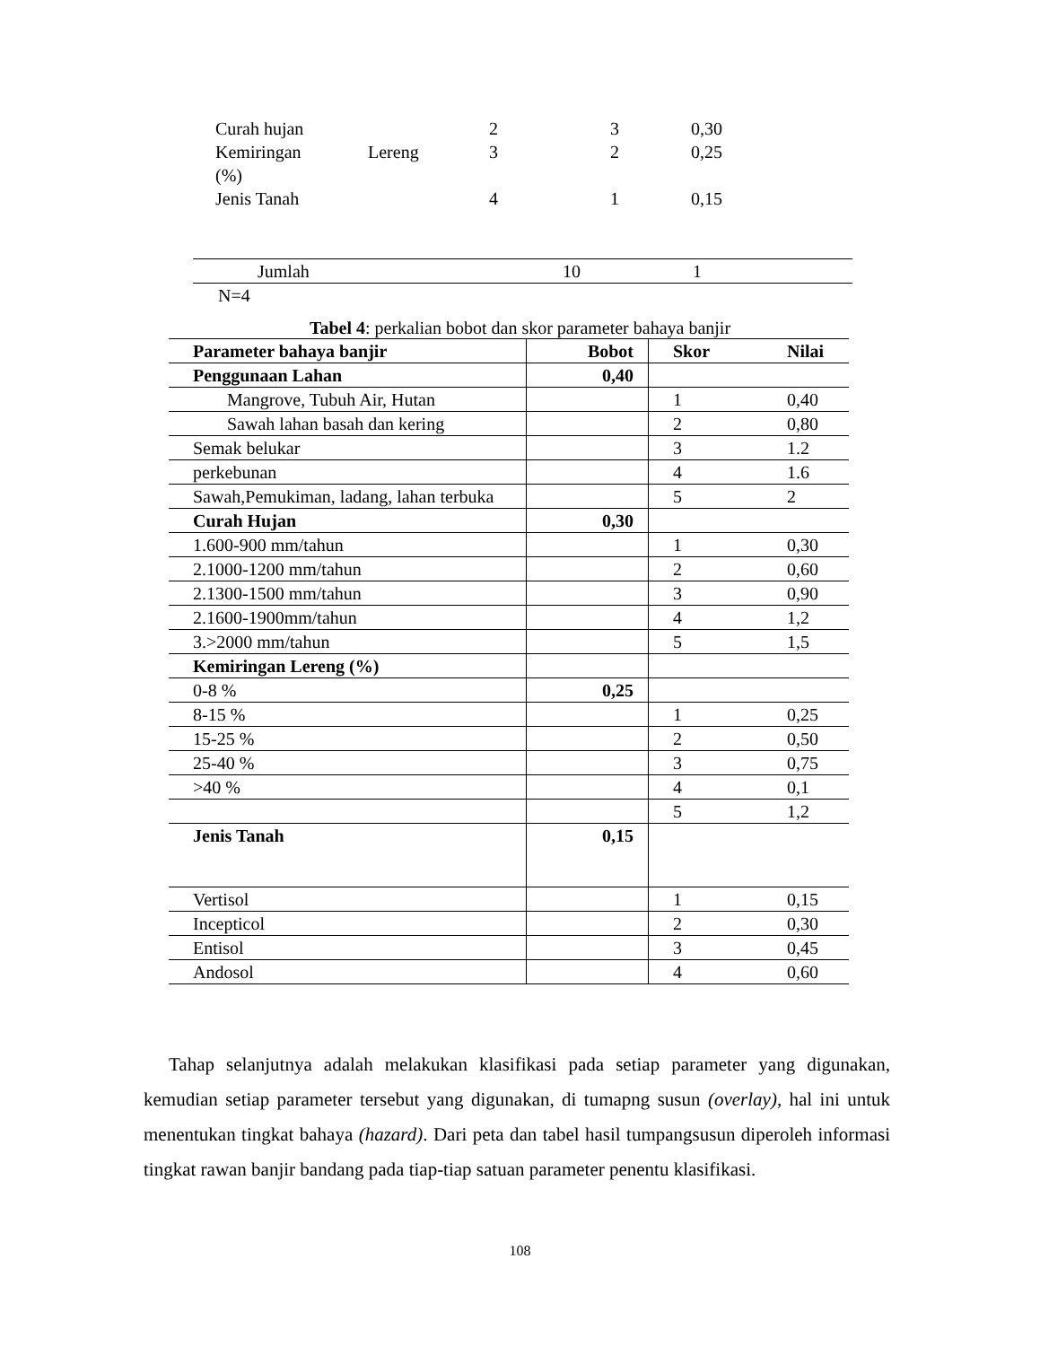| Curah hujan | | 2 | 3 | 0,30 |
| Kemiringan (%) | Lereng | 3 | 2 | 0,25 |
| Jenis Tanah | | 4 | 1 | 0,15 |
| Jumlah | 10 | 1 |
N=4
Tabel 4: perkalian bobot dan skor parameter bahaya banjir
| Parameter bahaya banjir | Bobot | Skor | Nilai |
| --- | --- | --- | --- |
| Penggunaan Lahan | 0,40 | | |
| Mangrove, Tubuh Air, Hutan | | 1 | 0,40 |
| Sawah lahan basah dan kering | | 2 | 0,80 |
| Semak belukar | | 3 | 1.2 |
| perkebunan | | 4 | 1.6 |
| Sawah,Pemukiman, ladang, lahan terbuka | | 5 | 2 |
| Curah Hujan | 0,30 | | |
| 1.600-900 mm/tahun | | 1 | 0,30 |
| 2.1000-1200 mm/tahun | | 2 | 0,60 |
| 2.1300-1500 mm/tahun | | 3 | 0,90 |
| 2.1600-1900mm/tahun | | 4 | 1,2 |
| 3.>2000 mm/tahun | | 5 | 1,5 |
| Kemiringan Lereng (%) | | | |
| 0-8 % | 0,25 | | |
| 8-15 % | | 1 | 0,25 |
| 15-25 % | | 2 | 0,50 |
| 25-40 % | | 3 | 0,75 |
| >40 % | | 4 | 0,1 |
| | | 5 | 1,2 |
| Jenis Tanah | 0,15 | | |
| Vertisol | | 1 | 0,15 |
| Incepticol | | 2 | 0,30 |
| Entisol | | 3 | 0,45 |
| Andosol | | 4 | 0,60 |
Tahap selanjutnya adalah melakukan klasifikasi pada setiap parameter yang digunakan, kemudian setiap parameter tersebut yang digunakan, di tumapng susun (overlay), hal ini untuk menentukan tingkat bahaya (hazard). Dari peta dan tabel hasil tumpangsusun diperoleh informasi tingkat rawan banjir bandang pada tiap-tiap satuan parameter penentu klasifikasi.
108